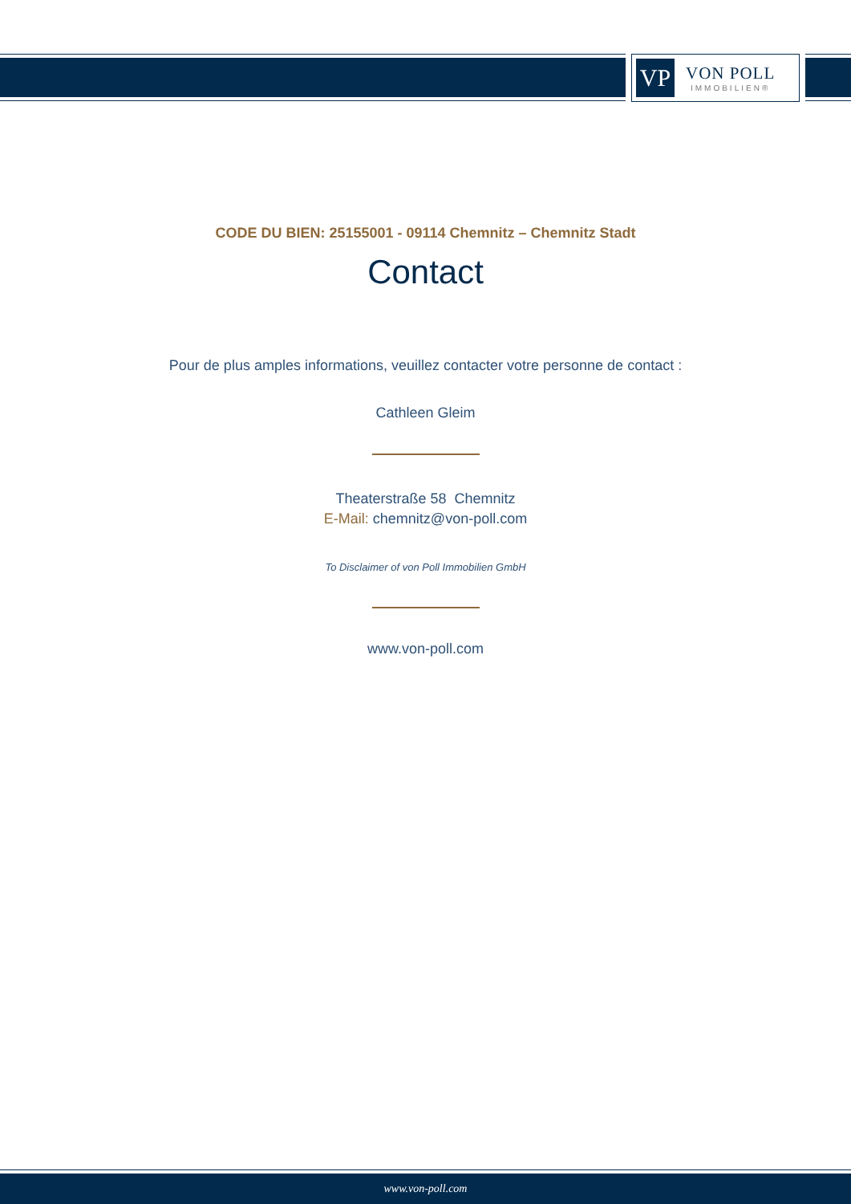VP
VON POLL
IMMOBILIEN®
CODE DU BIEN: 25155001 - 09114 Chemnitz – Chemnitz Stadt
Contact
Pour de plus amples informations, veuillez contacter votre personne de contact :
Cathleen Gleim
Theaterstraße 58 Chemnitz
E-Mail: chemnitz@von-poll.com
To Disclaimer of von Poll Immobilien GmbH
www.von-poll.com
www.von-poll.com